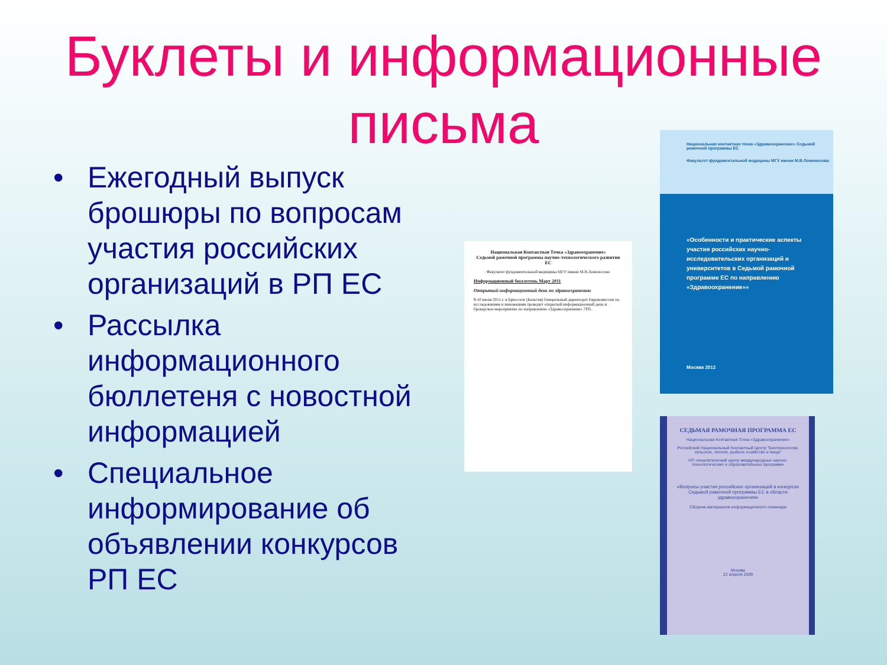Буклеты и информационные
письма
• Ежегодный выпуск брошюры по вопросам участия российских организаций в РП ЕС
• Рассылка информационного бюллетеня с новостной информацией
• Специальное информирование об объявлении конкурсов РП ЕС
Национальная Контактная Точка «Здравоохранение»
Седьмой рамочной программы научно-технологического развития ЕС
Факультет фундаментальной медицины МГУ имени М.В.Ломоносова
Информационный бюллетень Март 2011
Открытый информационный день по здравоохранению
9-10 июня 2011 г. в Брюсселе (Бельгия) Генеральный директорат Еврокомиссии по исследованиям и инновациям проводит открытый информационный день и брокерское мероприятие по направлению «Здравоохранение» 7РП.
Национальная контактная точка «Здравоохранение» Седьмой рамочной программы ЕС
Факультет фундаментальной медицины МГУ имени М.В.Ломоносова
«Особенности и практические аспекты участия российских научно-исследовательских организаций и университетов в Седьмой рамочной программе ЕС по направлению «Здравоохранение»»
Москва 2012
СЕДЬМАЯ РАМОЧНАЯ ПРОГРАММА ЕС
Национальная Контактная Точка «Здравоохранение»
Российский Национальный Контактный Центр "Биотехнологии, сельское, лесное, рыбное хозяйство и пища"
НП «Аналитический центр международных научно-технологических и образовательных программ»
«Вопросы участия российских организаций в конкурсах Седьмой рамочной программы ЕС в области здравоохранения»
Сборник материалов информационного семинара
Москва
22 апреля 2009